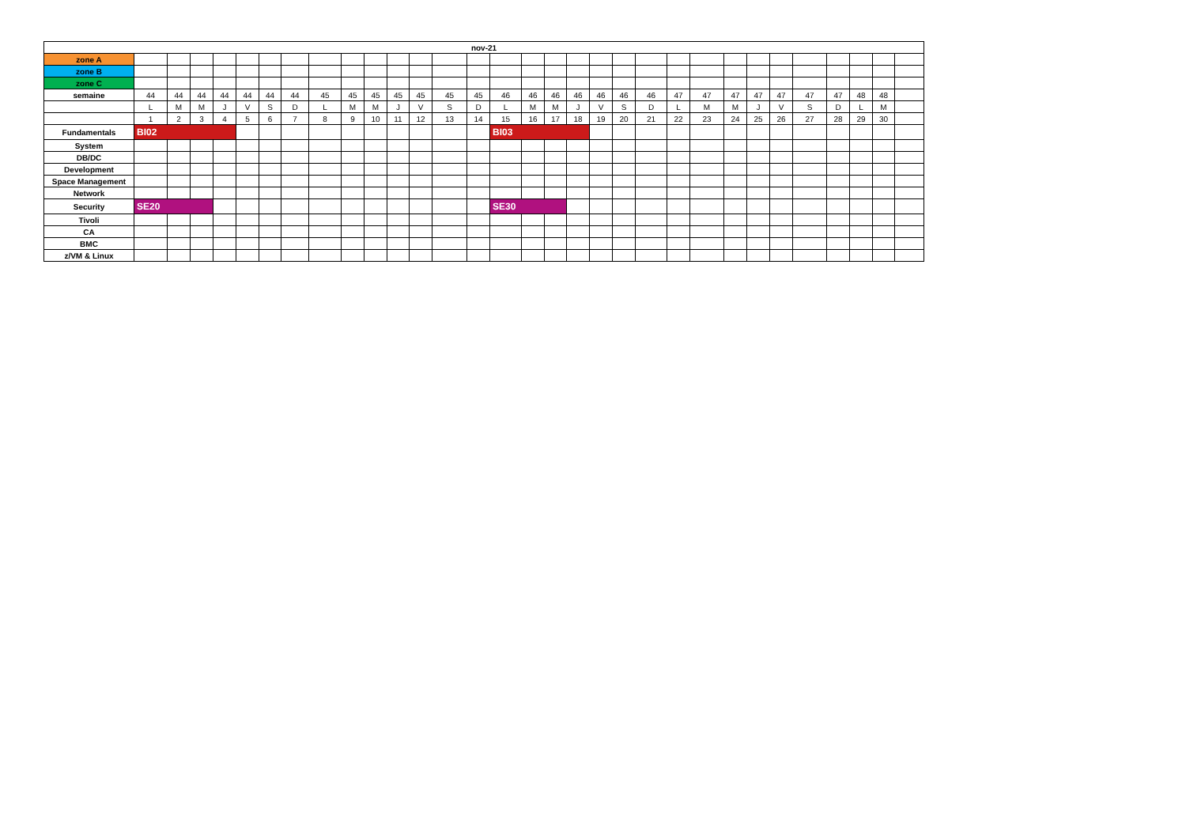| nov-21 | | | | | | | | | | | | | | | | | | | | | | | | | | | | | | | |
| --- | --- | --- | --- | --- | --- | --- | --- | --- | --- | --- | --- | --- | --- | --- | --- | --- | --- | --- | --- | --- | --- | --- | --- | --- | --- | --- | --- | --- | --- | --- | --- |
| zone A | | | | | | | | | | | | | | | | | | | | | | | | | | | | | | | |
| zone B | | | | | | | | | | | | | | | | | | | | | | | | | | | | | | | |
| zone C | | | | | | | | | | | | | | | | | | | | | | | | | | | | | | | |
| semaine | 44 | 44 | 44 | 44 | 44 | 44 | 44 | 45 | 45 | 45 | 45 | 45 | 45 | 45 | 46 | 46 | 46 | 46 | 46 | 46 | 46 | 47 | 47 | 47 | 47 | 47 | 47 | 47 | 48 | 48 | |
| | L | M | M | J | V | S | D | L | M | M | J | V | S | D | L | M | M | J | V | S | D | L | M | M | J | V | S | D | L | M | |
| | 1 | 2 | 3 | 4 | 5 | 6 | 7 | 8 | 9 | 10 | 11 | 12 | 13 | 14 | 15 | 16 | 17 | 18 | 19 | 20 | 21 | 22 | 23 | 24 | 25 | 26 | 27 | 28 | 29 | 30 | |
| Fundamentals | BI02 | | | | | | | | | | | | | | BI03 | | | | | | | | | | | | | | | | |
| System | | | | | | | | | | | | | | | | | | | | | | | | | | | | | | | |
| DB/DC | | | | | | | | | | | | | | | | | | | | | | | | | | | | | | | |
| Development | | | | | | | | | | | | | | | | | | | | | | | | | | | | | | | |
| Space Management | | | | | | | | | | | | | | | | | | | | | | | | | | | | | | | |
| Network | | | | | | | | | | | | | | | | | | | | | | | | | | | | | | | |
| Security | SE20 | | | | | | | | | | | | | | SE30 | | | | | | | | | | | | | | | | |
| Tivoli | | | | | | | | | | | | | | | | | | | | | | | | | | | | | | | |
| CA | | | | | | | | | | | | | | | | | | | | | | | | | | | | | | | |
| BMC | | | | | | | | | | | | | | | | | | | | | | | | | | | | | | | |
| z/VM & Linux | | | | | | | | | | | | | | | | | | | | | | | | | | | | | | | |